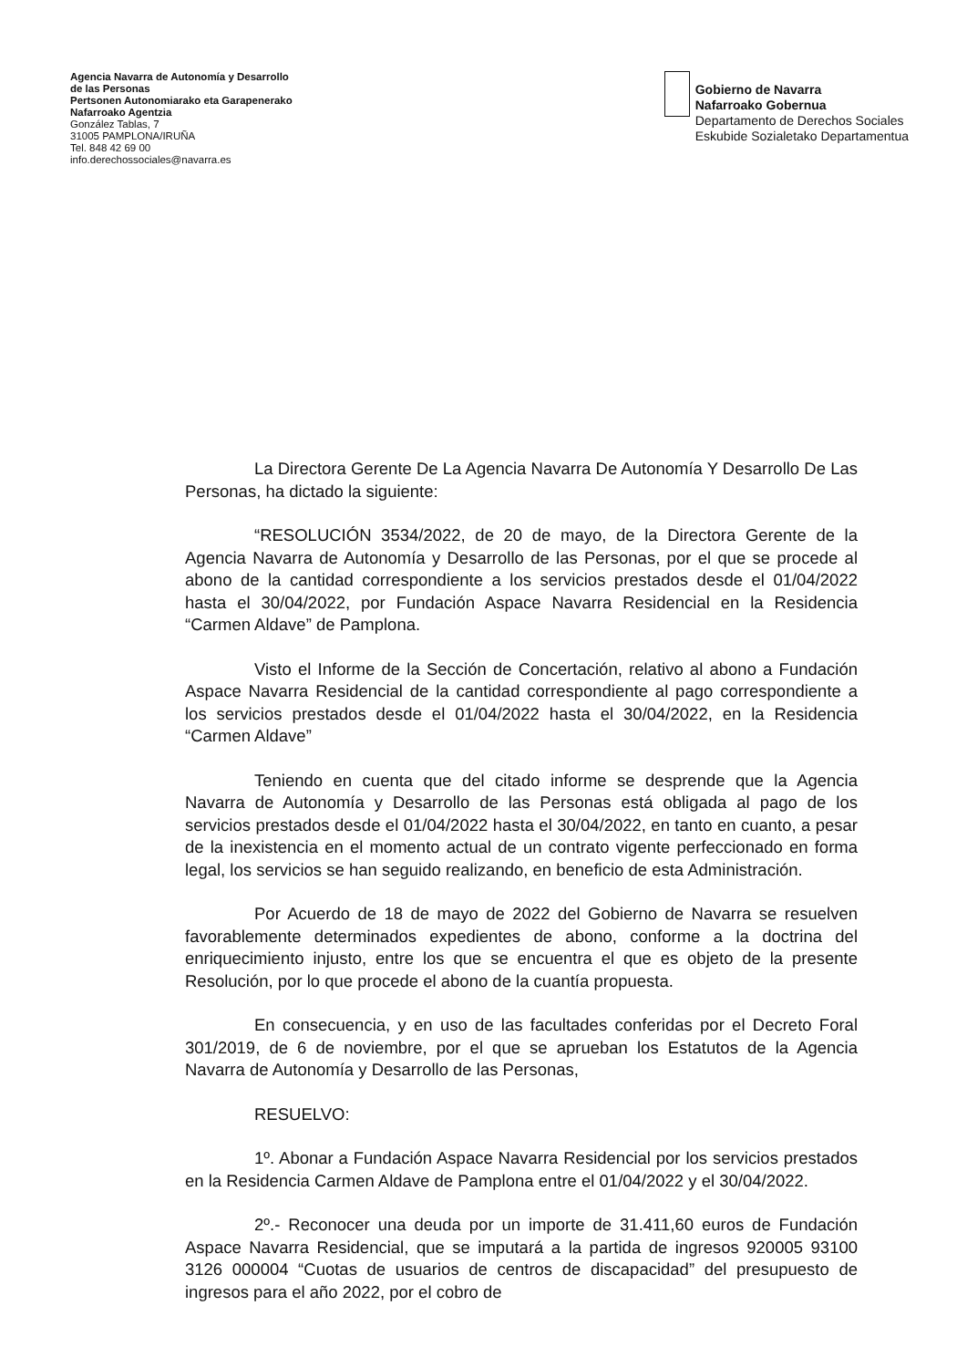Agencia Navarra de Autonomía y Desarrollo
de las Personas
Pertsonen Autonomiarako eta Garapenerako
Nafarroako Agentzia
González Tablas, 7
31005 PAMPLONA/IRUÑA
Tel. 848 42 69 00
info.derechossociales@navarra.es
Gobierno de Navarra
Nafarroako Gobernua
Departamento de Derechos Sociales
Eskubide Sozialetako Departamentua
La Directora Gerente De La Agencia Navarra De Autonomía Y Desarrollo De Las Personas, ha dictado la siguiente:
“RESOLUCIÓN 3534/2022, de 20 de mayo, de la Directora Gerente de la Agencia Navarra de Autonomía y Desarrollo de las Personas, por el que se procede al abono de la cantidad correspondiente a los servicios prestados desde el 01/04/2022 hasta el 30/04/2022, por Fundación Aspace Navarra Residencial en la Residencia “Carmen Aldave” de Pamplona.
Visto el Informe de la Sección de Concertación, relativo al abono a Fundación Aspace Navarra Residencial de la cantidad correspondiente al pago correspondiente a los servicios prestados desde el 01/04/2022 hasta el 30/04/2022, en la Residencia “Carmen Aldave”
Teniendo en cuenta que del citado informe se desprende que la Agencia Navarra de Autonomía y Desarrollo de las Personas está obligada al pago de los servicios prestados desde el 01/04/2022 hasta el 30/04/2022, en tanto en cuanto, a pesar de la inexistencia en el momento actual de un contrato vigente perfeccionado en forma legal, los servicios se han seguido realizando, en beneficio de esta Administración.
Por Acuerdo de 18 de mayo de 2022 del Gobierno de Navarra se resuelven favorablemente determinados expedientes de abono, conforme a la doctrina del enriquecimiento injusto, entre los que se encuentra el que es objeto de la presente Resolución, por lo que procede el abono de la cuantía propuesta.
En consecuencia, y en uso de las facultades conferidas por el Decreto Foral 301/2019, de 6 de noviembre, por el que se aprueban los Estatutos de la Agencia Navarra de Autonomía y Desarrollo de las Personas,
RESUELVO:
1º. Abonar a Fundación Aspace Navarra Residencial por los servicios prestados en la Residencia Carmen Aldave de Pamplona entre el 01/04/2022 y el 30/04/2022.
2º.- Reconocer una deuda por un importe de 31.411,60 euros de Fundación Aspace Navarra Residencial, que se imputará a la partida de ingresos 920005 93100 3126 000004 “Cuotas de usuarios de centros de discapacidad” del presupuesto de ingresos para el año 2022, por el cobro de